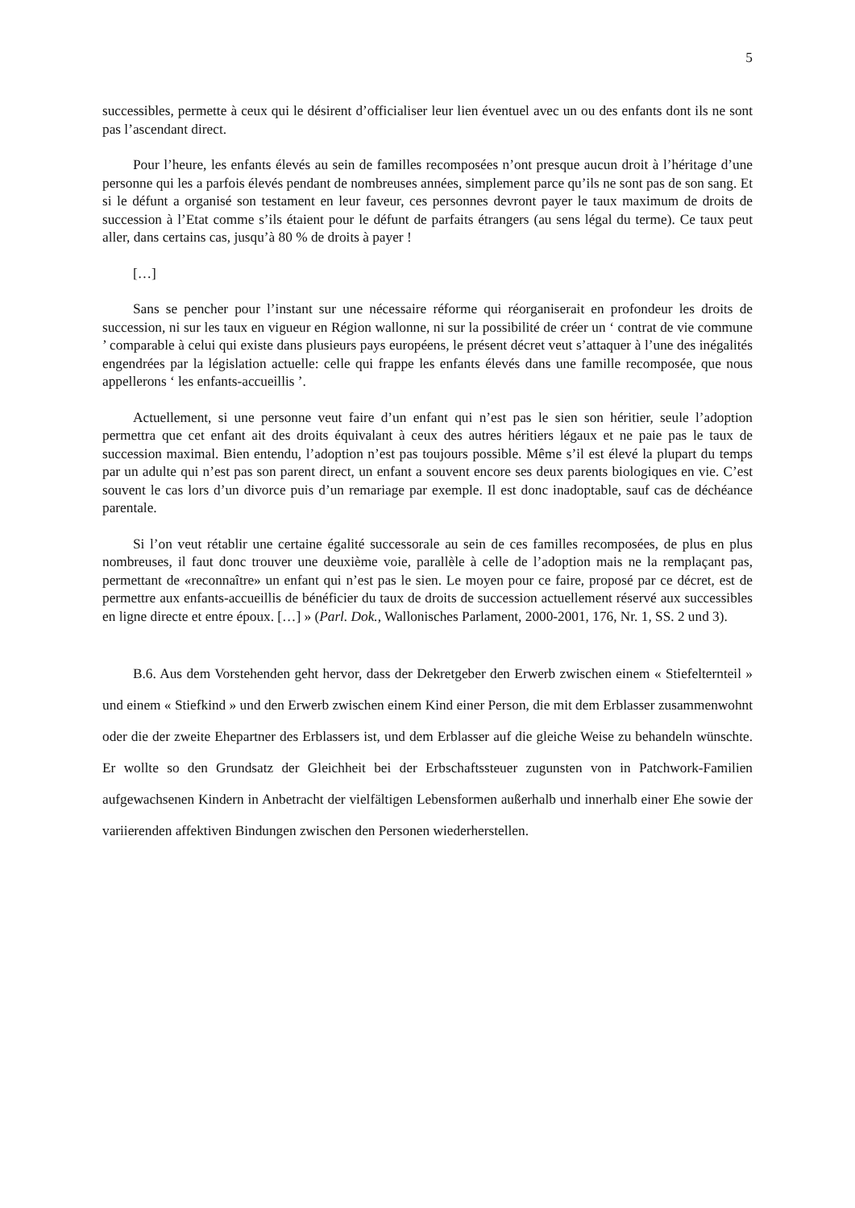5
successibles, permette à ceux qui le désirent d’officialiser leur lien éventuel avec un ou des enfants dont ils ne sont pas l’ascendant direct.
Pour l’heure, les enfants élevés au sein de familles recomposées n’ont presque aucun droit à l’héritage d’une personne qui les a parfois élevés pendant de nombreuses années, simplement parce qu’ils ne sont pas de son sang. Et si le défunt a organisé son testament en leur faveur, ces personnes devront payer le taux maximum de droits de succession à l’Etat comme s’ils étaient pour le défunt de parfaits étrangers (au sens légal du terme). Ce taux peut aller, dans certains cas, jusqu’à 80 % de droits à payer !
[…]
Sans se pencher pour l’instant sur une nécessaire réforme qui réorganiserait en profondeur les droits de succession, ni sur les taux en vigueur en Région wallonne, ni sur la possibilité de créer un ‘ contrat de vie commune ’ comparable à celui qui existe dans plusieurs pays européens, le présent décret veut s’attaquer à l’une des inégalités engendrées par la législation actuelle: celle qui frappe les enfants élevés dans une famille recomposée, que nous appellerons ‘ les enfants-accueillis ’.
Actuellement, si une personne veut faire d’un enfant qui n’est pas le sien son héritier, seule l’adoption permettra que cet enfant ait des droits équivalant à ceux des autres héritiers légaux et ne paie pas le taux de succession maximal. Bien entendu, l’adoption n’est pas toujours possible. Même s’il est élevé la plupart du temps par un adulte qui n’est pas son parent direct, un enfant a souvent encore ses deux parents biologiques en vie. C’est souvent le cas lors d’un divorce puis d’un remariage par exemple. Il est donc inadoptable, sauf cas de déchéance parentale.
Si l’on veut rétablir une certaine égalité successorale au sein de ces familles recomposées, de plus en plus nombreuses, il faut donc trouver une deuxième voie, parallèle à celle de l’adoption mais ne la remplaçant pas, permettant de «reconnaître» un enfant qui n’est pas le sien. Le moyen pour ce faire, proposé par ce décret, est de permettre aux enfants-accueillis de bénéficier du taux de droits de succession actuellement réservé aux successibles en ligne directe et entre époux. […] » (Parl. Dok., Wallonisches Parlament, 2000-2001, 176, Nr. 1, SS. 2 und 3).
B.6. Aus dem Vorstehenden geht hervor, dass der Dekretgeber den Erwerb zwischen einem « Stiefelternteil » und einem « Stiefkind » und den Erwerb zwischen einem Kind einer Person, die mit dem Erblasser zusammenwohnt oder die der zweite Ehepartner des Erblassers ist, und dem Erblasser auf die gleiche Weise zu behandeln wünschte. Er wollte so den Grundsatz der Gleichheit bei der Erbschaftssteuer zugunsten von in Patchwork-Familien aufgewachsenen Kindern in Anbetracht der vielfältigen Lebensformen außerhalb und innerhalb einer Ehe sowie der variierenden affektiven Bindungen zwischen den Personen wiederherstellen.